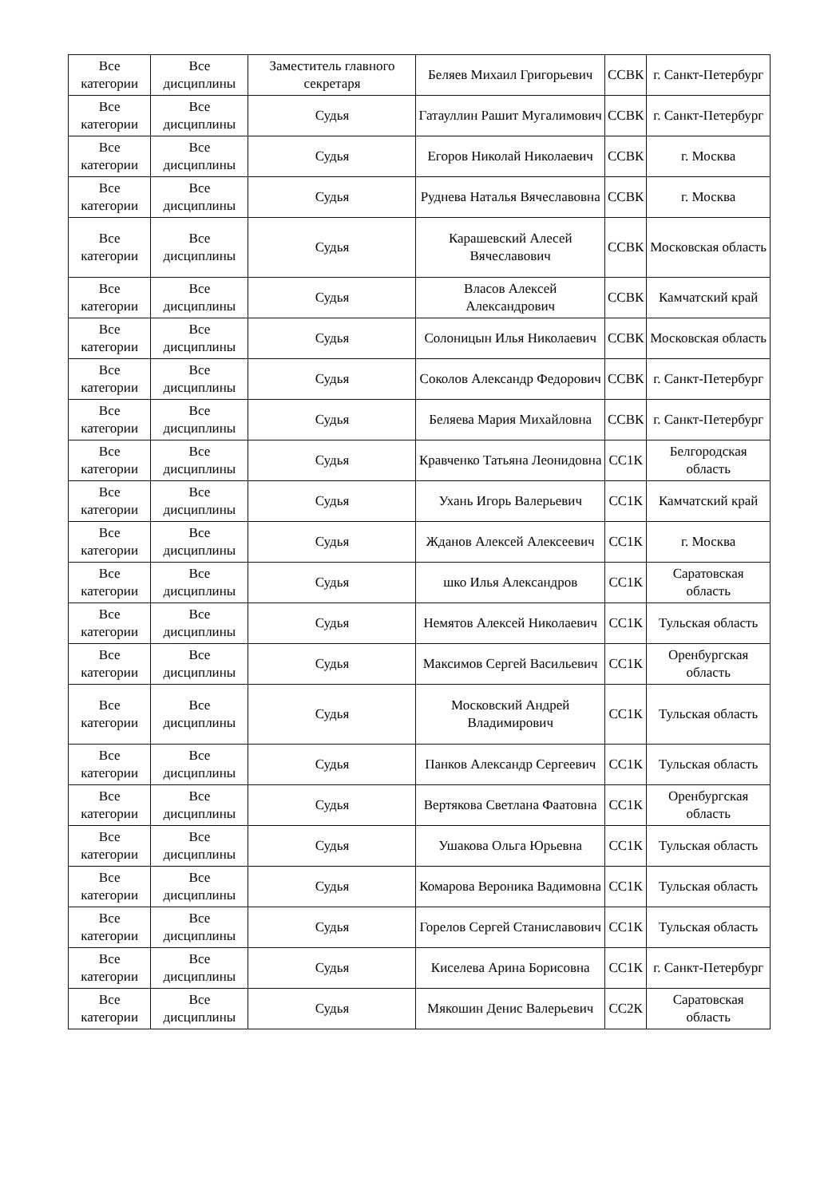| Все категории | Все дисциплины | Заместитель главного секретаря | Беляев Михаил Григорьевич | ССВК | г. Санкт-Петербург |
| Все категории | Все дисциплины | Судья | Гатауллин Рашит Мугалимович | ССВК | г. Санкт-Петербург |
| Все категории | Все дисциплины | Судья | Егоров Николай Николаевич | ССВК | г. Москва |
| Все категории | Все дисциплины | Судья | Руднева Наталья Вячеславовна | ССВК | г. Москва |
| Все категории | Все дисциплины | Судья | Карашевский Алесей Вячеславович | ССВК | Московская область |
| Все категории | Все дисциплины | Судья | Власов Алексей Александрович | ССВК | Камчатский край |
| Все категории | Все дисциплины | Судья | Солоницын Илья Николаевич | ССВК | Московская область |
| Все категории | Все дисциплины | Судья | Соколов Александр Федорович | ССВК | г. Санкт-Петербург |
| Все категории | Все дисциплины | Судья | Беляева Мария Михайловна | ССВК | г. Санкт-Петербург |
| Все категории | Все дисциплины | Судья | Кравченко Татьяна Леонидовна | СС1К | Белгородская область |
| Все категории | Все дисциплины | Судья | Ухань Игорь Валерьевич | СС1К | Камчатский край |
| Все категории | Все дисциплины | Судья | Жданов Алексей Алексеевич | СС1К | г. Москва |
| Все категории | Все дисциплины | Судья | шко Илья Александров | СС1К | Саратовская область |
| Все категории | Все дисциплины | Судья | Немятов Алексей Николаевич | СС1К | Тульская область |
| Все категории | Все дисциплины | Судья | Максимов Сергей Васильевич | СС1К | Оренбургская область |
| Все категории | Все дисциплины | Судья | Московский Андрей Владимирович | СС1К | Тульская область |
| Все категории | Все дисциплины | Судья | Панков Александр Сергеевич | СС1К | Тульская область |
| Все категории | Все дисциплины | Судья | Вертякова Светлана Фаатовна | СС1К | Оренбургская область |
| Все категории | Все дисциплины | Судья | Ушакова Ольга Юрьевна | СС1К | Тульская область |
| Все категории | Все дисциплины | Судья | Комарова Вероника Вадимовна | СС1К | Тульская область |
| Все категории | Все дисциплины | Судья | Горелов Сергей Станиславович | СС1К | Тульская область |
| Все категории | Все дисциплины | Судья | Киселева Арина Борисовна | СС1К | г. Санкт-Петербург |
| Все категории | Все дисциплины | Судья | Мякошин Денис Валерьевич | СС2К | Саратовская область |